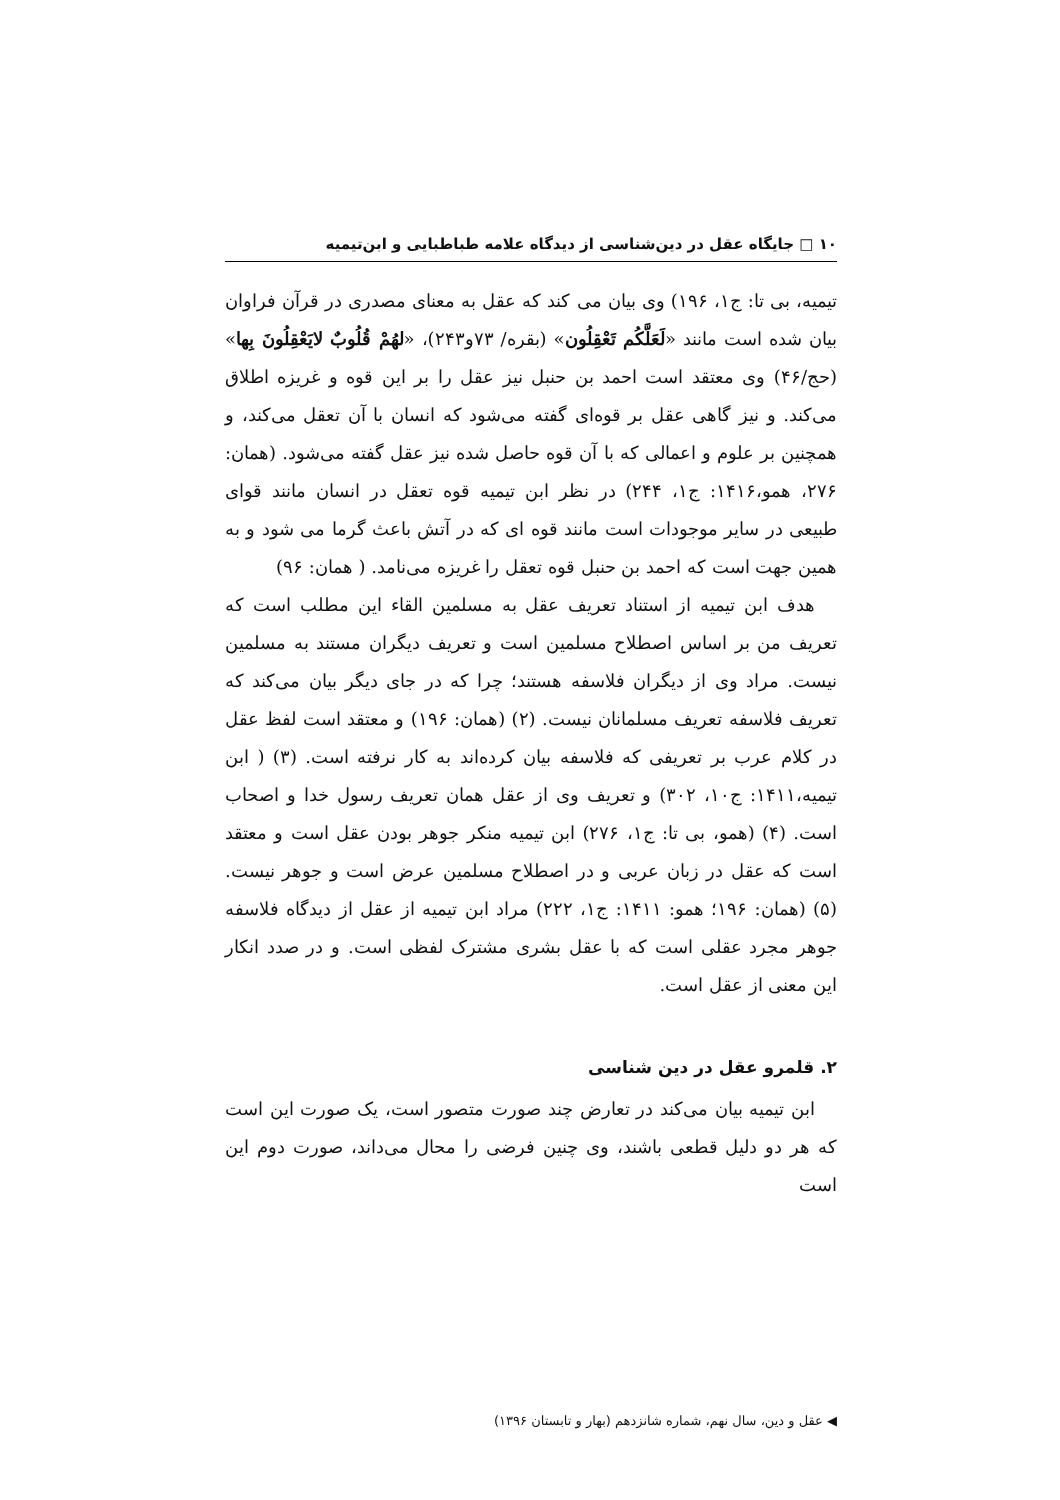۱۰ □ جایگاه عقل در دین‌شناسی از دیدگاه علامه طباطبایی و ابن‌تیمیه
تیمیه، بی تا: ج۱، ۱۹۶) وی بیان می کند که عقل به معنای مصدری در قرآن فراوان بیان شده است مانند «لَعَلَّکُم تَعْقِلُون» (بقره/ ۷۳و۲۴۳)، «لهُمْ قُلُوبٌ لایَعْقِلُونَ بِها» (حج/۴۶) وی معتقد است احمد بن حنبل نیز عقل را بر این قوه و غریزه اطلاق می‌کند. و نیز گاهی عقل بر قوه‌ای گفته می‌شود که انسان با آن تعقل می‌کند، و همچنین بر علوم و اعمالی که با آن قوه حاصل شده نیز عقل گفته می‌شود. (همان: ۲۷۶، همو،۱۴۱۶: ج۱، ۲۴۴) در نظر ابن تیمیه قوه تعقل در انسان مانند قوای طبیعی در سایر موجودات است مانند قوه ای که در آتش باعث گرما می شود و به همین جهت است که احمد بن حنبل قوه تعقل را غریزه می‌نامد. ( همان: ۹۶)
هدف ابن تیمیه از استناد تعریف عقل به مسلمین القاء این مطلب است که تعریف من بر اساس اصطلاح مسلمین است و تعریف دیگران مستند به مسلمین نیست. مراد وی از دیگران فلاسفه هستند؛ چرا که در جای دیگر بیان می‌کند که تعریف فلاسفه تعریف مسلمانان نیست. (۲) (همان: ۱۹۶) و معتقد است لفظ عقل در کلام عرب بر تعریفی که فلاسفه بیان کرده‌اند به کار نرفته است. (۳) ( ابن تیمیه،۱۴۱۱: ج۱۰، ۳۰۲) و تعریف وی از عقل همان تعریف رسول خدا و اصحاب است. (۴) (همو، بی تا: ج۱، ۲۷۶) ابن تیمیه منکر جوهر بودن عقل است و معتقد است که عقل در زبان عربی و در اصطلاح مسلمین عرض است و جوهر نیست. (۵) (همان: ۱۹۶؛ همو: ۱۴۱۱: ج۱، ۲۲۲) مراد ابن تیمیه از عقل از دیدگاه فلاسفه جوهر مجرد عقلی است که با عقل بشری مشترک لفظی است. و در صدد انکار این معنی از عقل است.
۲. قلمرو عقل در دین شناسی
ابن تیمیه بیان می‌کند در تعارض چند صورت متصور است، یک صورت این است که هر دو دلیل قطعی باشند، وی چنین فرضی را محال می‌داند، صورت دوم این است
◀ عقل و دین، سال نهم، شماره شانزدهم (بهار و تابستان ۱۳۹۶)